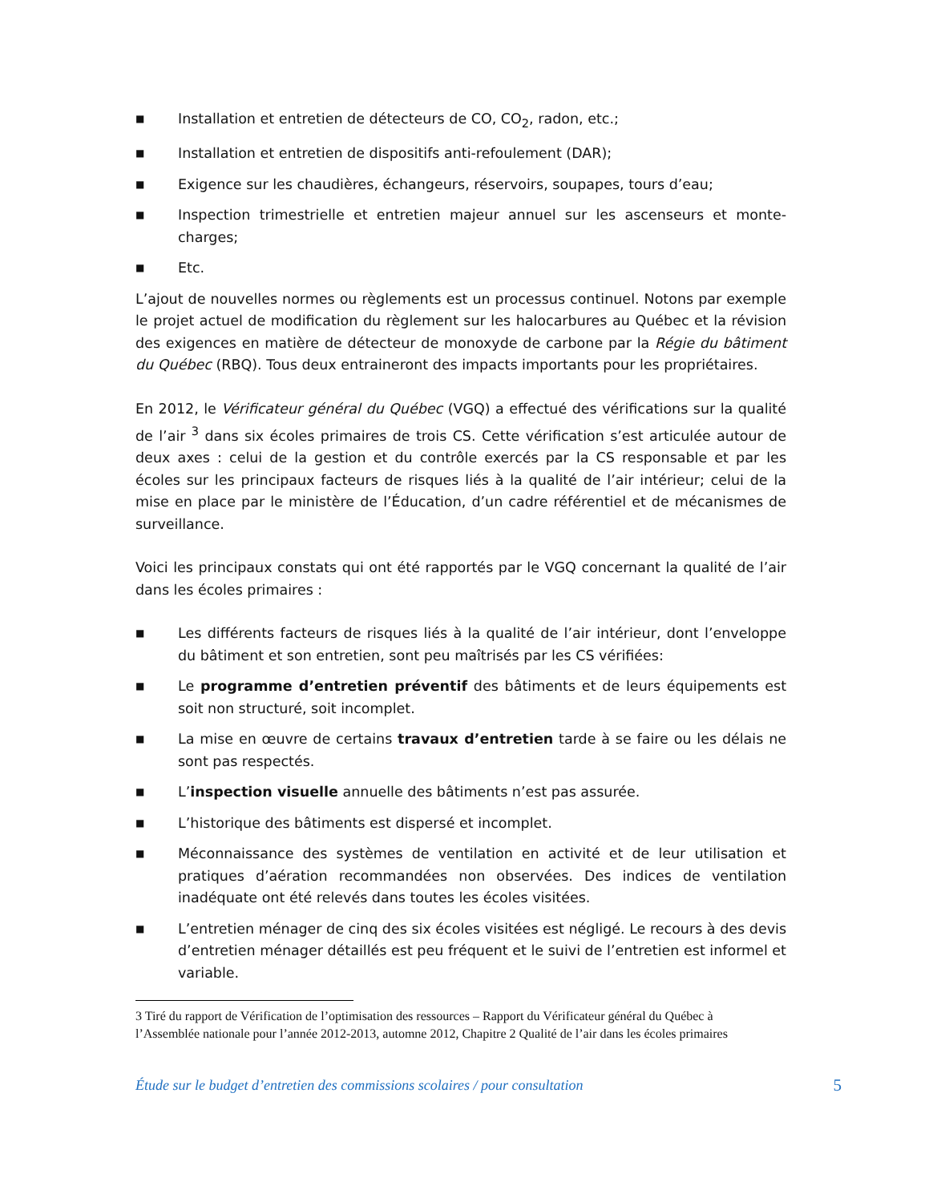■ Installation et entretien de détecteurs de CO, CO<sub>2</sub>, radon, etc.;
■ Installation et entretien de dispositifs anti-refoulement (DAR);
■ Exigence sur les chaudières, échangeurs, réservoirs, soupapes, tours d’eau;
■ Inspection trimestrielle et entretien majeur annuel sur les ascenseurs et monte-charges;
■ Etc.
L’ajout de nouvelles normes ou règlements est un processus continuel. Notons par exemple le projet actuel de modification du règlement sur les halocarbures au Québec et la révision des exigences en matière de détecteur de monoxyde de carbone par la Régie du bâtiment du Québec (RBQ). Tous deux entraineront des impacts importants pour les propriétaires.
En 2012, le Vérificateur général du Québec (VGQ) a effectué des vérifications sur la qualité de l’air <sup>3</sup> dans six écoles primaires de trois CS. Cette vérification s’est articulée autour de deux axes : celui de la gestion et du contrôle exercés par la CS responsable et par les écoles sur les principaux facteurs de risques liés à la qualité de l’air intérieur; celui de la mise en place par le ministère de l’Éducation, d’un cadre référentiel et de mécanismes de surveillance.
Voici les principaux constats qui ont été rapportés par le VGQ concernant la qualité de l’air dans les écoles primaires :
■ Les différents facteurs de risques liés à la qualité de l’air intérieur, dont l’enveloppe du bâtiment et son entretien, sont peu maîtrisés par les CS vérifiées:
■ Le programme d’entretien préventif des bâtiments et de leurs équipements est soit non structuré, soit incomplet.
■ La mise en œuvre de certains travaux d’entretien tarde à se faire ou les délais ne sont pas respectés.
■ L’inspection visuelle annuelle des bâtiments n’est pas assurée.
■ L’historique des bâtiments est dispersé et incomplet.
■ Méconnaissance des systèmes de ventilation en activité et de leur utilisation et pratiques d’aération recommandées non observées. Des indices de ventilation inadéquate ont été relevés dans toutes les écoles visitées.
■ L’entretien ménager de cinq des six écoles visitées est négligé. Le recours à des devis d’entretien ménager détaillés est peu fréquent et le suivi de l’entretien est informel et variable.
3 Tiré du rapport de Vérification de l’optimisation des ressources – Rapport du Vérificateur général du Québec à l’Assemblée nationale pour l’année 2012-2013, automne 2012, Chapitre 2 Qualité de l’air dans les écoles primaires
Étude sur le budget d’entretien des commissions scolaires / pour consultation 5